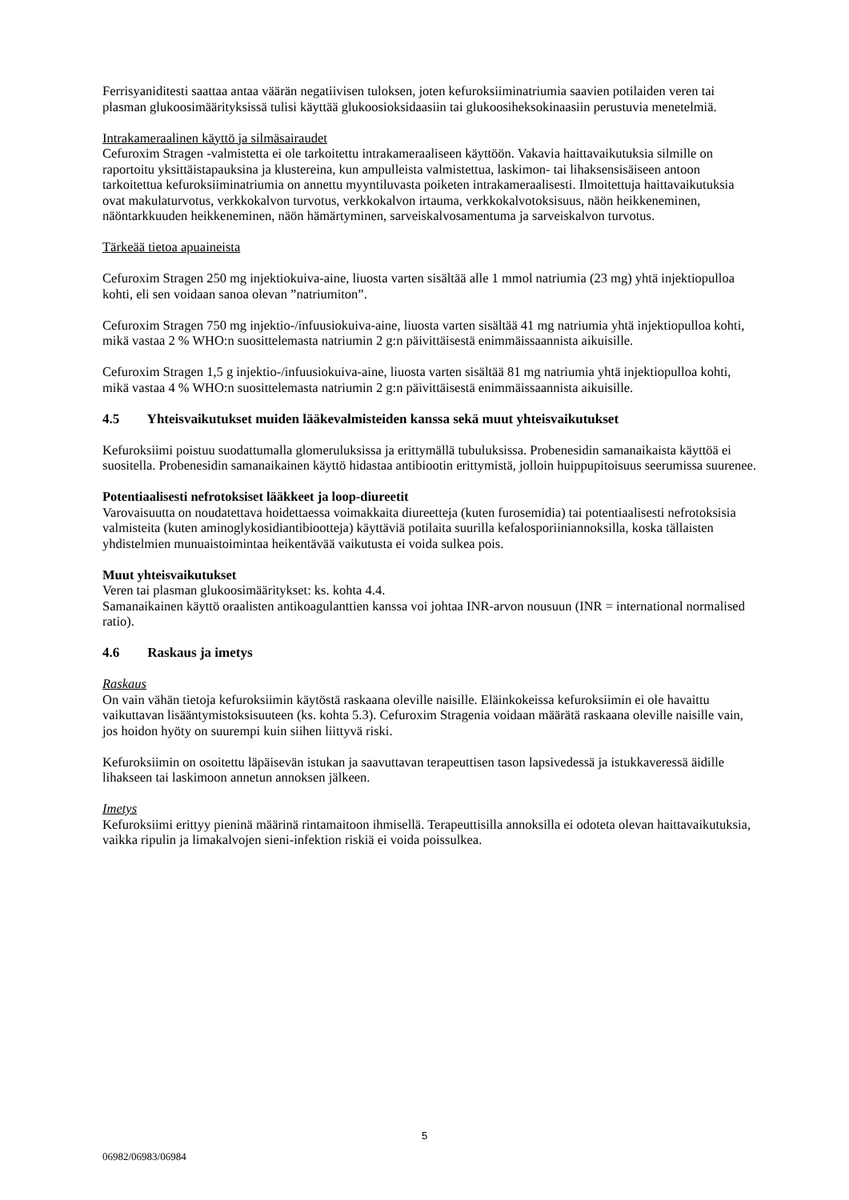Ferrisyaniditesti saattaa antaa väärän negatiivisen tuloksen, joten kefuroksiiminatriumia saavien potilaiden veren tai plasman glukoosimäärityksissä tulisi käyttää glukoosioksidaasiin tai glukoosiheksokinaasiin perustuvia menetelmiä.
Intrakameraalinen käyttö ja silmäsairaudet
Cefuroxim Stragen -valmistetta ei ole tarkoitettu intrakameraaliseen käyttöön. Vakavia haittavaikutuksia silmille on raportoitu yksittäistapauksina ja klustereina, kun ampulleista valmistettua, laskimon- tai lihaksensisäiseen antoon tarkoitettua kefuroksiiminatriumia on annettu myyntiluvasta poiketen intrakameraalisesti. Ilmoitettuja haittavaikutuksia ovat makulaturvotus, verkkokalvon turvotus, verkkokalvon irtauma, verkkokalvotoksisuus, näön heikkeneminen, näöntarkkuuden heikkeneminen, näön hämärtyminen, sarveiskalvosamentuma ja sarveiskalvon turvotus.
Tärkeää tietoa apuaineista
Cefuroxim Stragen 250 mg injektiokuiva-aine, liuosta varten sisältää alle 1 mmol natriumia (23 mg) yhtä injektiopulloa kohti, eli sen voidaan sanoa olevan ”natriumiton”.
Cefuroxim Stragen 750 mg injektio-/infuusiokuiva-aine, liuosta varten sisältää 41 mg natriumia yhtä injektiopulloa kohti, mikä vastaa 2 % WHO:n suosittelemasta natriumin 2 g:n päivittäisestä enimmäissaannista aikuisille.
Cefuroxim Stragen 1,5 g injektio-/infuusiokuiva-aine, liuosta varten sisältää 81 mg natriumia yhtä injektiopulloa kohti, mikä vastaa 4 % WHO:n suosittelemasta natriumin 2 g:n päivittäisestä enimmäissaannista aikuisille.
4.5 Yhteisvaikutukset muiden lääkevalmisteiden kanssa sekä muut yhteisvaikutukset
Kefuroksiimi poistuu suodattumalla glomeruluksissa ja erittymällä tubuluksissa. Probenesidin samanaikaista käyttöä ei suositella. Probenesidin samanaikainen käyttö hidastaa antibiootin erittymistä, jolloin huippupitoisuus seerumissa suurenee.
Potentiaalisesti nefrotoksiset lääkkeet ja loop-diureetit
Varovaisuutta on noudatettava hoidettaessa voimakkaita diureetteja (kuten furosemidia) tai potentiaalisesti nefrotoksisia valmisteita (kuten aminoglykosidiantibiootteja) käyttäviä potilaita suurilla kefalosporiiniannoksilla, koska tällaisten yhdistelmien munuaistoimintaa heikentävää vaikutusta ei voida sulkea pois.
Muut yhteisvaikutukset
Veren tai plasman glukoosimääritykset: ks. kohta 4.4.
Samanaikainen käyttö oraalisten antikoagulanttien kanssa voi johtaa INR-arvon nousuun (INR = international normalised ratio).
4.6 Raskaus ja imetys
Raskaus
On vain vähän tietoja kefuroksiimin käytöstä raskaana oleville naisille. Eläinkokeissa kefuroksiimin ei ole havaittu vaikuttavan lisääntymistoksisuuteen (ks. kohta 5.3). Cefuroxim Stragenia voidaan määrätä raskaana oleville naisille vain, jos hoidon hyöty on suurempi kuin siihen liittyvä riski.
Kefuroksiimin on osoitettu läpäisevän istukan ja saavuttavan terapeuttisen tason lapsivedessä ja istukkaveressä äidille lihakseen tai laskimoon annetun annoksen jälkeen.
Imetys
Kefuroksiimi erittyy pieninä määrinä rintamaitoon ihmisellä. Terapeuttisilla annoksilla ei odoteta olevan haittavaikutuksia, vaikka ripulin ja limakalvojen sieni-infektion riskiä ei voida poissulkea.
5
06982/06983/06984